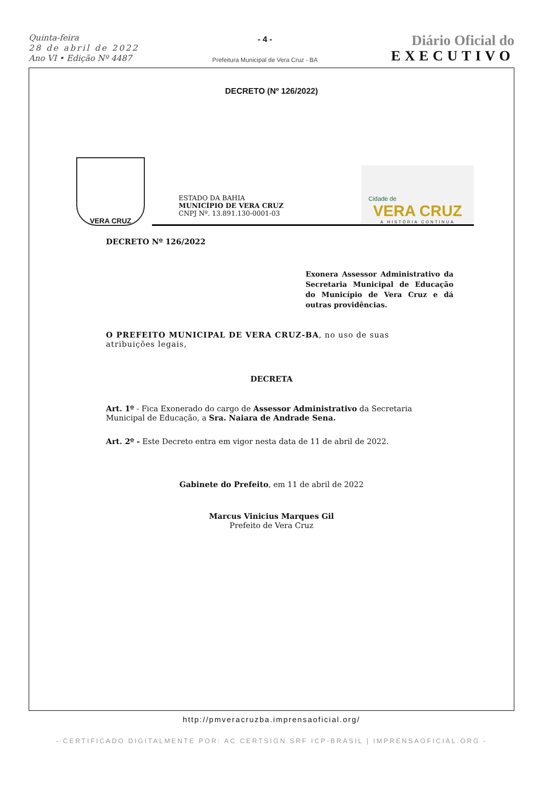Quinta-feira
28 de abril de 2022
Ano VI • Edição Nº 4487
- 4 -
Prefeitura Municipal de Vera Cruz - BA
Diário Oficial do
EXECUTIVO
DECRETO (Nº 126/2022)
VERA CRUZ
ESTADO DA BAHIA
MUNICÍPIO DE VERA CRUZ
CNPJ Nº. 13.891.130-0001-03
Cidade de
VERA CRUZ
A HISTÓRIA CONTINUA
DECRETO Nº 126/2022
Exonera Assessor Administrativo da Secretaria Municipal de Educação do Município de Vera Cruz e dá outras providências.
O PREFEITO MUNICIPAL DE VERA CRUZ-BA, no uso de suas atribuições legais,
DECRETA
Art. 1º - Fica Exonerado do cargo de Assessor Administrativo da Secretaria Municipal de Educação, a Sra. Naiara de Andrade Sena.
Art. 2º - Este Decreto entra em vigor nesta data de 11 de abril de 2022.
Gabinete do Prefeito, em 11 de abril de 2022
Marcus Vinicius Marques Gil
Prefeito de Vera Cruz
http://pmveracruzba.imprensaoficial.org/
- CERTIFICADO DIGITALMENTE POR: AC CERTSIGN SRF ICP-BRASIL | IMPRENSAOFICIAL.ORG -